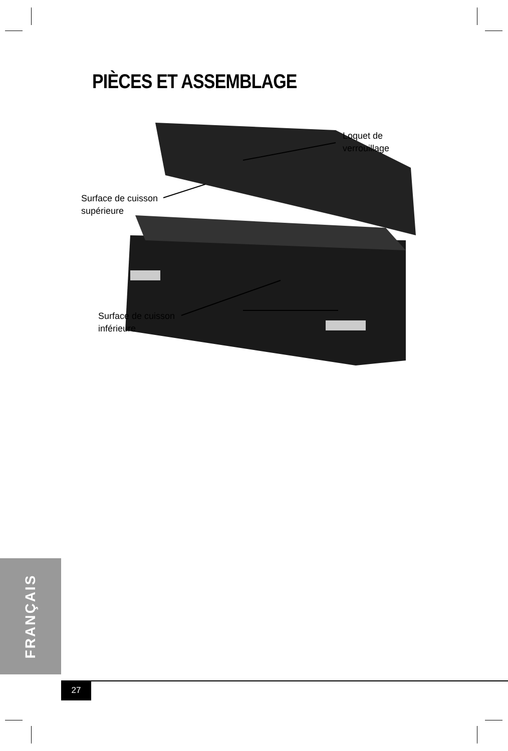PIÈCES ET ASSEMBLAGE
Loquet de
verrouillage
Surface de cuisson
supérieure
Surface de cuisson
inférieure
FRANÇAIS
27